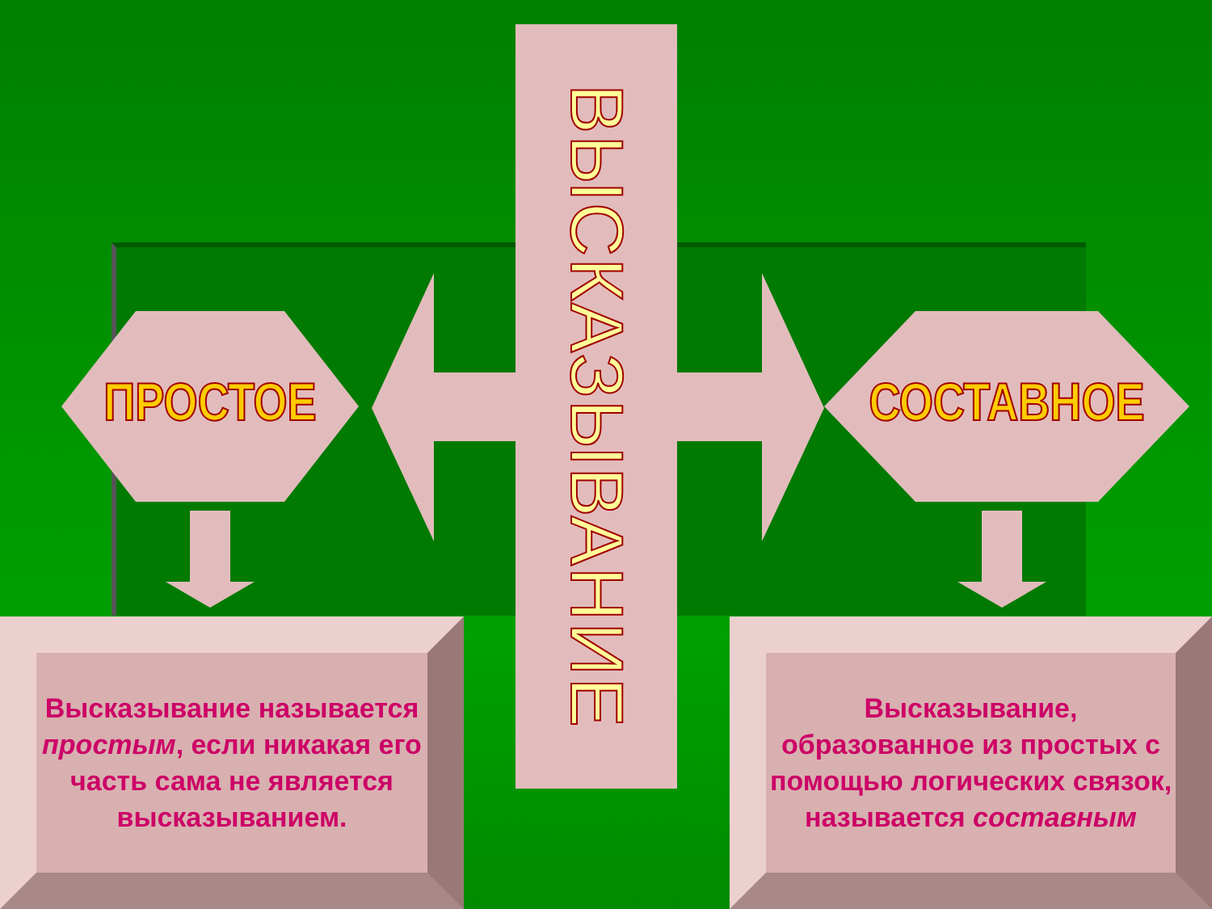ВЫСКАЗЫВАНИЕ
ПРОСТОЕ СОСТАВНОЕ
Высказывание называется простым, если никакая его часть сама не является высказыванием.
Высказывание, образованное из простых с помощью логических связок, называется составным